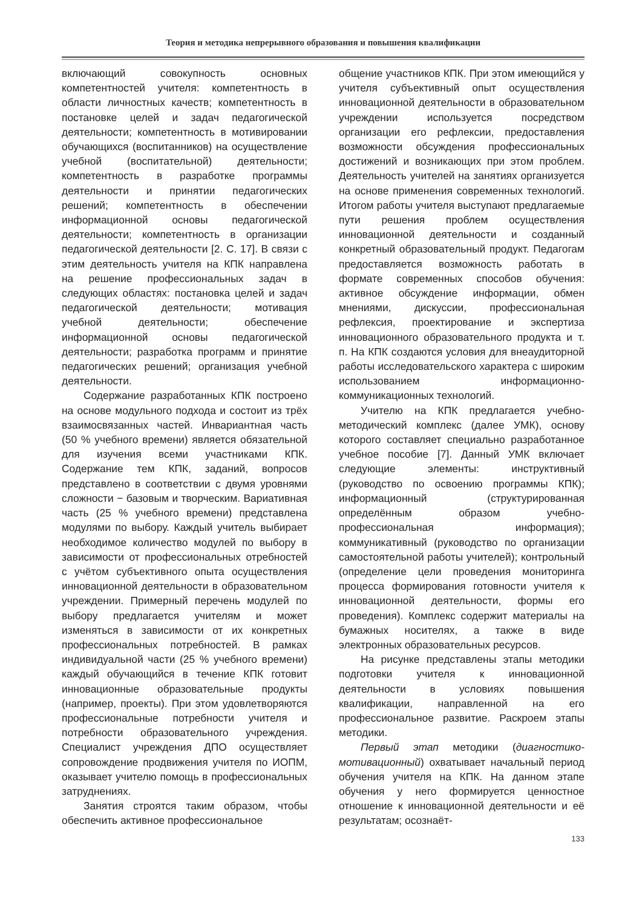Теория и методика непрерывного образования и повышения квалификации
включающий совокупность основных компетентностей учителя: компетентность в области личностных качеств; компетентность в постановке целей и задач педагогической деятельности; компетентность в мотивировании обучающихся (воспитанников) на осуществление учебной (воспитательной) деятельности; компетентность в разработке программы деятельности и принятии педагогических решений; компетентность в обеспечении информационной основы педагогической деятельности; компетентность в организации педагогической деятельности [2. С. 17]. В связи с этим деятельность учителя на КПК направлена на решение профессиональных задач в следующих областях: постановка целей и задач педагогической деятельности; мотивация учебной деятельности; обеспечение информационной основы педагогической деятельности; разработка программ и принятие педагогических решений; организация учебной деятельности.
Содержание разработанных КПК построено на основе модульного подхода и состоит из трёх взаимосвязанных частей. Инвариантная часть (50 % учебного времени) является обязательной для изучения всеми участниками КПК. Содержание тем КПК, заданий, вопросов представлено в соответствии с двумя уровнями сложности − базовым и творческим. Вариативная часть (25 % учебного времени) представлена модулями по выбору. Каждый учитель выбирает необходимое количество модулей по выбору в зависимости от профессиональных отребностей с учётом субъективного опыта осуществления инновационной деятельности в образовательном учреждении. Примерный перечень модулей по выбору предлагается учителям и может изменяться в зависимости от их конкретных профессиональных потребностей. В рамках индивидуальной части (25 % учебного времени) каждый обучающийся в течение КПК готовит инновационные образовательные продукты (например, проекты). При этом удовлетворяются профессиональные потребности учителя и потребности образовательного учреждения. Специалист учреждения ДПО осуществляет сопровождение продвижения учителя по ИОПМ, оказывает учителю помощь в профессиональных затруднениях.
Занятия строятся таким образом, чтобы обеспечить активное профессиональное
общение участников КПК. При этом имеющийся у учителя субъективный опыт осуществления инновационной деятельности в образовательном учреждении используется посредством организации его рефлексии, предоставления возможности обсуждения профессиональных достижений и возникающих при этом проблем. Деятельность учителей на занятиях организуется на основе применения современных технологий. Итогом работы учителя выступают предлагаемые пути решения проблем осуществления инновационной деятельности и созданный конкретный образовательный продукт. Педагогам предоставляется возможность работать в формате современных способов обучения: активное обсуждение информации, обмен мнениями, дискуссии, профессиональная рефлексия, проектирование и экспертиза инновационного образовательного продукта и т. п. На КПК создаются условия для внеаудиторной работы исследовательского характера с широким использованием информационно-коммуникационных технологий.
Учителю на КПК предлагается учебно-методический комплекс (далее УМК), основу которого составляет специально разработанное учебное пособие [7]. Данный УМК включает следующие элементы: инструктивный (руководство по освоению программы КПК); информационный (структурированная определённым образом учебно-профессиональная информация); коммуникативный (руководство по организации самостоятельной работы учителей); контрольный (определение цели проведения мониторинга процесса формирования готовности учителя к инновационной деятельности, формы его проведения). Комплекс содержит материалы на бумажных носителях, а также в виде электронных образовательных ресурсов.
На рисунке представлены этапы методики подготовки учителя к инновационной деятельности в условиях повышения квалификации, направленной на его профессиональное развитие. Раскроем этапы методики.
Первый этап методики (диагностико-мотивационный) охватывает начальный период обучения учителя на КПК. На данном этапе обучения у него формируется ценностное отношение к инновационной деятельности и её результатам; осознаёт-
133